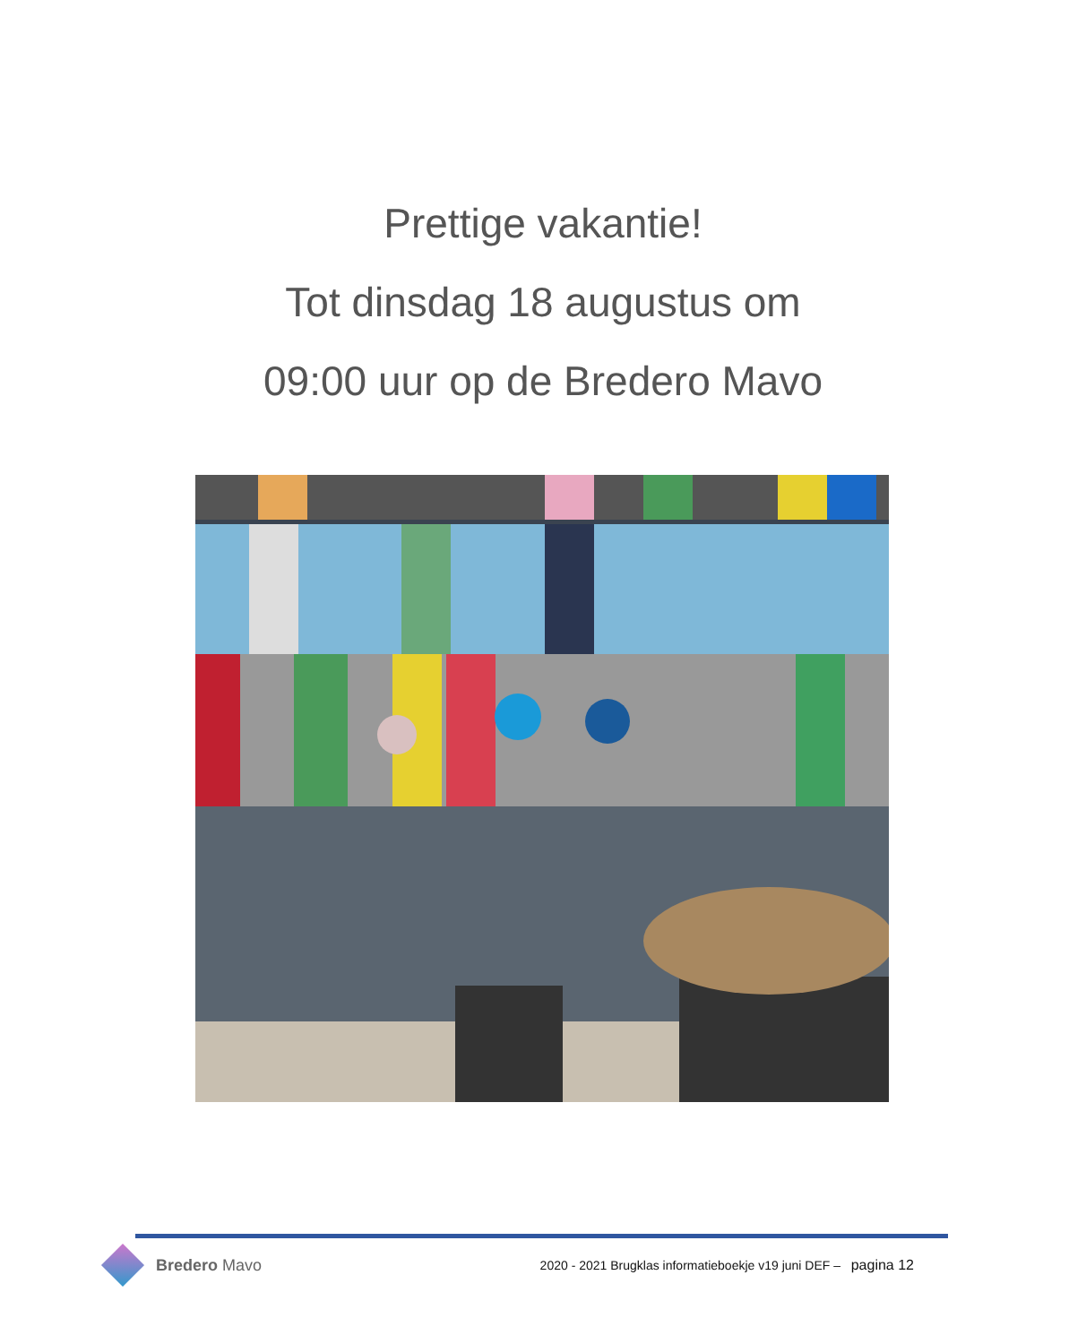Prettige vakantie!
Tot dinsdag 18 augustus om
09:00 uur op de Bredero Mavo
Bredero Mavo
2020 - 2021 Brugklas informatieboekje v19 juni DEF – pagina 12